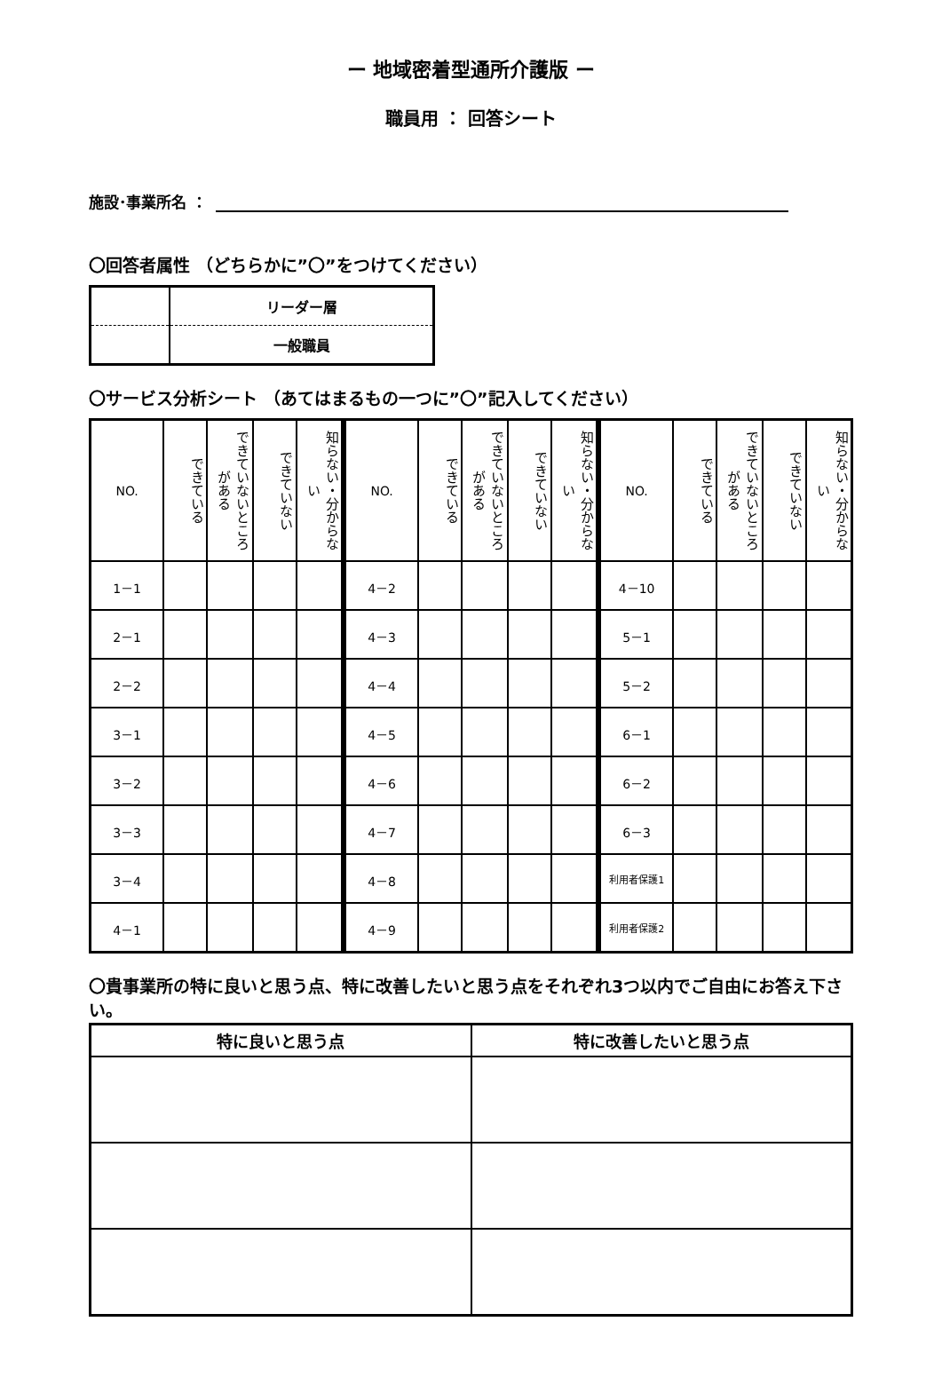ー 地域密着型通所介護版 ー
職員用 ： 回答シート
施設･事業所名 ：
〇回答者属性 （どちらかに”〇”をつけてください）
| | リーダー層 |
| | 一般職員 |
〇サービス分析シート （あてはまるもの一つに”〇”記入してください）
| NO. | できている | できていないところがある | できていない | 知らない・分からない |
| --- | --- | --- | --- | --- |
| 1－1 | | | | |
| 2－1 | | | | |
| 2－2 | | | | |
| 3－1 | | | | |
| 3－2 | | | | |
| 3－3 | | | | |
| 3－4 | | | | |
| 4－1 | | | | |
| NO. | できている | できていないところがある | できていない | 知らない・分からない |
| --- | --- | --- | --- | --- |
| 4－2 | | | | |
| 4－3 | | | | |
| 4－4 | | | | |
| 4－5 | | | | |
| 4－6 | | | | |
| 4－7 | | | | |
| 4－8 | | | | |
| 4－9 | | | | |
| NO. | できている | できていないところがある | できていない | 知らない・分からない |
| --- | --- | --- | --- | --- |
| 4－10 | | | | |
| 5－1 | | | | |
| 5－2 | | | | |
| 6－1 | | | | |
| 6－2 | | | | |
| 6－3 | | | | |
| 利用者保護1 | | | | |
| 利用者保護2 | | | | |
〇貴事業所の特に良いと思う点、特に改善したいと思う点をそれぞれ3つ以内でご自由にお答え下さい。
| 特に良いと思う点 | 特に改善したいと思う点 |
| --- | --- |